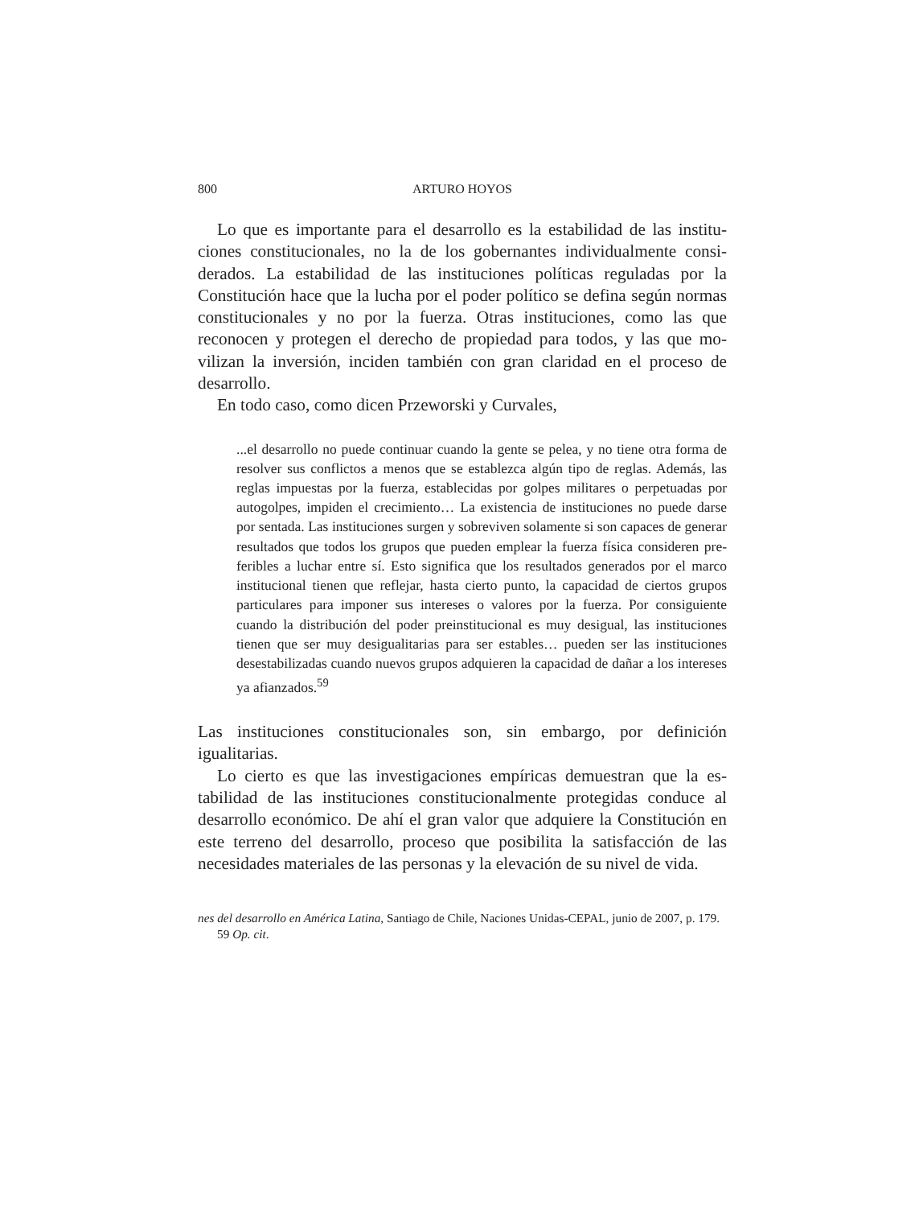800 ARTURO HOYOS
Lo que es importante para el desarrollo es la estabilidad de las institu­ciones constitucionales, no la de los gobernantes individualmente consi­derados. La estabilidad de las instituciones políticas reguladas por la Constitución hace que la lucha por el poder político se defina según nor­mas constitucionales y no por la fuerza. Otras instituciones, como las que reconocen y protegen el derecho de propiedad para todos, y las que mo­vilizan la inversión, inciden también con gran claridad en el proceso de desarrollo.
En todo caso, como dicen Przeworski y Curvales,
...el desarrollo no puede continuar cuando la gente se pelea, y no tiene otra forma de resolver sus conflictos a menos que se establezca algún ti­po de reglas. Además, las reglas impuestas por la fuerza, establecidas por golpes militares o perpetuadas por autogolpes, impiden el crecimiento… La existencia de instituciones no puede darse por sentada. Las institucio­nes surgen y sobreviven solamente si son capaces de generar resultados que todos los grupos que pueden emplear la fuerza física consideren pre­feribles a luchar entre sí. Esto significa que los resultados generados por el marco institucional tienen que reflejar, hasta cierto punto, la capacidad de ciertos grupos particulares para imponer sus intereses o valores por la fuerza. Por consiguiente cuando la distribución del poder preinstitucio­nal es muy desigual, las instituciones tienen que ser muy desigualitarias para ser estables… pueden ser las instituciones desestabilizadas cuando nuevos grupos adquieren la capacidad de dañar a los intereses ya afian­zados.<sup>59</sup>
Las instituciones constitucionales son, sin embargo, por definición igualitarias.
Lo cierto es que las investigaciones empíricas demuestran que la es­tabilidad de las instituciones constitucionalmente protegidas conduce al desarrollo económico. De ahí el gran valor que adquiere la Constitu­ción en este terreno del desarrollo, proceso que posibilita la satisfacción de las necesidades materiales de las personas y la elevación de su nivel de vida.
nes del desarrollo en América Latina, Santiago de Chile, Naciones Unidas-CEPAL, junio de 2007, p. 179.
59 Op. cit.